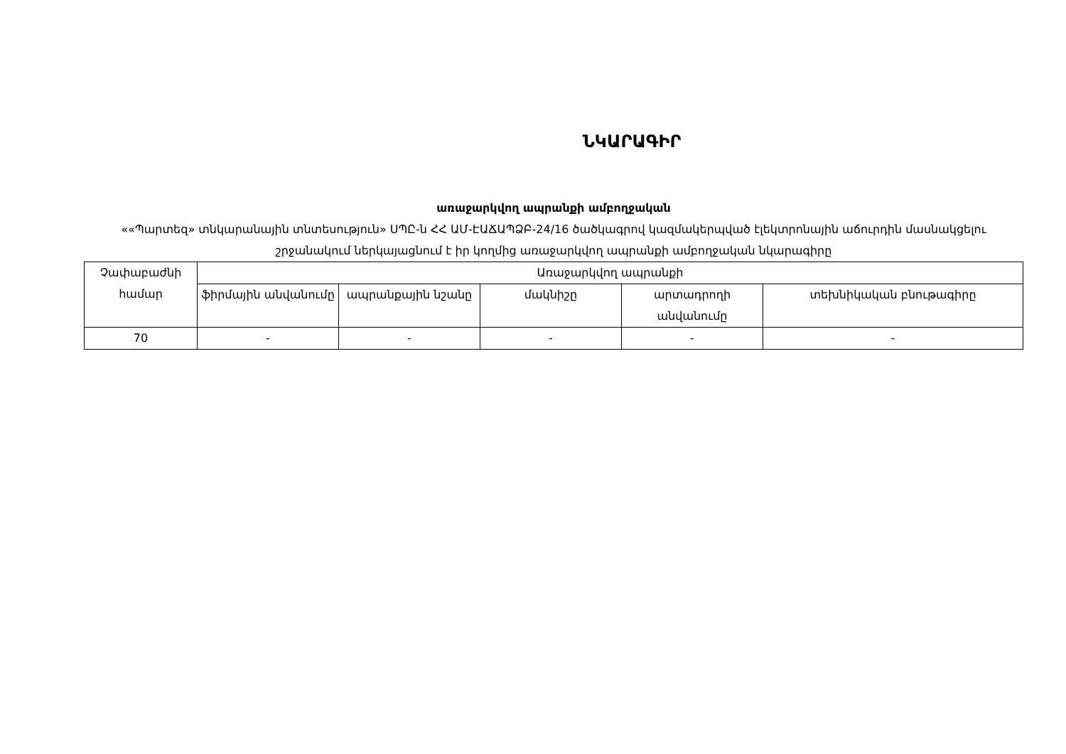ՆԿԱՐԱԳԻՐ
առաջարկվող ապրանքի ամբողջական
««Պարտեզ» տնկարանային տնտեսություն» ՍՊԸ-ն ՀՀ ԱՄ-ԷԱՃԱՊՁԲ-24/16 ծածկագրով կազմակերպված էլեկտրոնային աճուրդին մասնակցելու շրջանակում ներկայացնում է իր կողմից առաջարկվող ապրանքի ամբողջական նկարագիրը
| Չափաբաժնի համար | Առաջարկվող ապրանքի | | | | |
| --- | --- | --- | --- | --- | --- |
| | ֆիրմային անվանումը | ապրանքային նշանը | մակնիշը | արտադրողի անվանումը | տեխնիկական բնութագիրը |
| 70 | - | - | - | - | - |